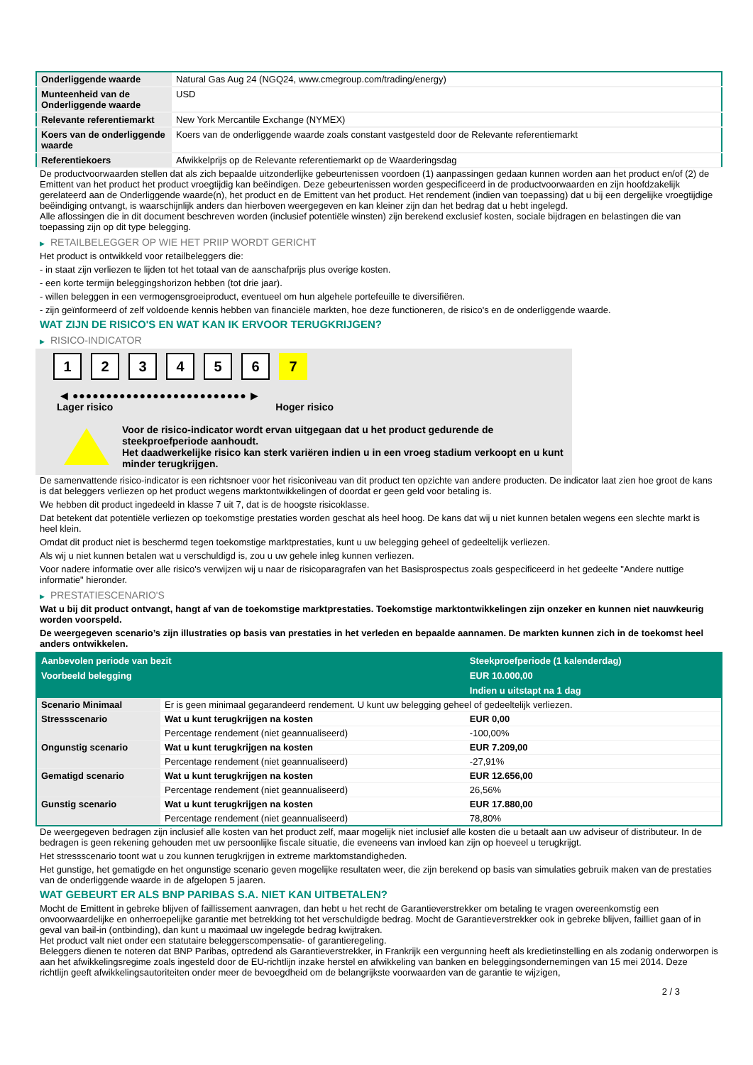| Onderliggende waarde | Natural Gas Aug 24 (NGQ24, www.cmegroup.com/trading/energy) |
| Munteenheid van de Onderliggende waarde | USD |
| Relevante referentiemarkt | New York Mercantile Exchange (NYMEX) |
| Koers van de onderliggende waarde | Koers van de onderliggende waarde zoals constant vastgesteld door de Relevante referentiemarkt |
| Referentiekoers | Afwikkelprijs op de Relevante referentiemarkt op de Waarderingsdag |
De productvoorwaarden stellen dat als zich bepaalde uitzonderlijke gebeurtenissen voordoen (1) aanpassingen gedaan kunnen worden aan het product en/of (2) de Emittent van het product het product vroegtijdig kan beëindigen. Deze gebeurtenissen worden gespecificeerd in de productvoorwaarden en zijn hoofdzakelijk gerelateerd aan de Onderliggende waarde(n), het product en de Emittent van het product. Het rendement (indien van toepassing) dat u bij een dergelijke vroegtijdige beëindiging ontvangt, is waarschijnlijk anders dan hierboven weergegeven en kan kleiner zijn dan het bedrag dat u hebt ingelegd.
Alle aflossingen die in dit document beschreven worden (inclusief potentiële winsten) zijn berekend exclusief kosten, sociale bijdragen en belastingen die van toepassing zijn op dit type belegging.
▶ RETAILBELEGGER OP WIE HET PRIIP WORDT GERICHT
Het product is ontwikkeld voor retailbeleggers die:
- in staat zijn verliezen te lijden tot het totaal van de aanschafprijs plus overige kosten.
- een korte termijn beleggingshorizon hebben (tot drie jaar).
- willen beleggen in een vermogensgroeiproduct, eventueel om hun algehele portefeuille te diversifiëren.
- zijn geïnformeerd of zelf voldoende kennis hebben van financiële markten, hoe deze functioneren, de risico's en de onderliggende waarde.
WAT ZIJN DE RISICO'S EN WAT KAN IK ERVOOR TERUGKRIJGEN?
▶ RISICO-INDICATOR
1 2 3 4 5 6 7
◀ ●●●●●●●●●●●●●●●●●●●●●●●●●● ▶
Lager risico Hoger risico
Voor de risico-indicator wordt ervan uitgegaan dat u het product gedurende de steekproefperiode aanhoudt.
Het daadwerkelijke risico kan sterk variëren indien u in een vroeg stadium verkoopt en u kunt minder terugkrijgen.
De samenvattende risico-indicator is een richtsnoer voor het risiconiveau van dit product ten opzichte van andere producten. De indicator laat zien hoe groot de kans is dat beleggers verliezen op het product wegens marktontwikkelingen of doordat er geen geld voor betaling is.
We hebben dit product ingedeeld in klasse 7 uit 7, dat is de hoogste risicoklasse.
Dat betekent dat potentiële verliezen op toekomstige prestaties worden geschat als heel hoog. De kans dat wij u niet kunnen betalen wegens een slechte markt is heel klein.
Omdat dit product niet is beschermd tegen toekomstige marktprestaties, kunt u uw belegging geheel of gedeeltelijk verliezen.
Als wij u niet kunnen betalen wat u verschuldigd is, zou u uw gehele inleg kunnen verliezen.
Voor nadere informatie over alle risico's verwijzen wij u naar de risicoparagrafen van het Basisprospectus zoals gespecificeerd in het gedeelte "Andere nuttige informatie" hieronder.
▶ PRESTATIESCENARIO'S
Wat u bij dit product ontvangt, hangt af van de toekomstige marktprestaties. Toekomstige marktontwikkelingen zijn onzeker en kunnen niet nauwkeurig worden voorspeld.
De weergegeven scenario’s zijn illustraties op basis van prestaties in het verleden en bepaalde aannamen. De markten kunnen zich in de toekomst heel anders ontwikkelen.
| Aanbevolen periode van bezit | | Steekproefperiode (1 kalenderdag) |
| --- | --- | --- |
| Voorbeeld belegging | | EUR 10.000,00 |
| | | Indien u uitstapt na 1 dag |
| Scenario Minimaal | Er is geen minimaal gegarandeerd rendement. U kunt uw belegging geheel of gedeeltelijk verliezen. | |
| Stressscenario | Wat u kunt terugkrijgen na kosten | EUR 0,00 |
| | Percentage rendement (niet geannualiseerd) | -100,00% |
| Ongunstig scenario | Wat u kunt terugkrijgen na kosten | EUR 7.209,00 |
| | Percentage rendement (niet geannualiseerd) | -27,91% |
| Gematigd scenario | Wat u kunt terugkrijgen na kosten | EUR 12.656,00 |
| | Percentage rendement (niet geannualiseerd) | 26,56% |
| Gunstig scenario | Wat u kunt terugkrijgen na kosten | EUR 17.880,00 |
| | Percentage rendement (niet geannualiseerd) | 78,80% |
De weergegeven bedragen zijn inclusief alle kosten van het product zelf, maar mogelijk niet inclusief alle kosten die u betaalt aan uw adviseur of distributeur. In de bedragen is geen rekening gehouden met uw persoonlijke fiscale situatie, die eveneens van invloed kan zijn op hoeveel u terugkrijgt.
Het stressscenario toont wat u zou kunnen terugkrijgen in extreme marktomstandigheden.
Het gunstige, het gematigde en het ongunstige scenario geven mogelijke resultaten weer, die zijn berekend op basis van simulaties gebruik maken van de prestaties van de onderliggende waarde in de afgelopen 5 jaaren.
WAT GEBEURT ER ALS BNP PARIBAS S.A. NIET KAN UITBETALEN?
Mocht de Emittent in gebreke blijven of faillissement aanvragen, dan hebt u het recht de Garantieverstrekker om betaling te vragen overeenkomstig een onvoorwaardelijke en onherroepelijke garantie met betrekking tot het verschuldigde bedrag. Mocht de Garantieverstrekker ook in gebreke blijven, failliet gaan of in geval van bail-in (ontbinding), dan kunt u maximaal uw ingelegde bedrag kwijtraken.
Het product valt niet onder een statutaire beleggerscompensatie- of garantieregeling.
Beleggers dienen te noteren dat BNP Paribas, optredend als Garantieverstrekker, in Frankrijk een vergunning heeft als kredietinstelling en als zodanig onderworpen is aan het afwikkelingsregime zoals ingesteld door de EU-richtlijn inzake herstel en afwikkeling van banken en beleggingsondernemingen van 15 mei 2014. Deze richtlijn geeft afwikkelingsautoriteiten onder meer de bevoegdheid om de belangrijkste voorwaarden van de garantie te wijzigen,
2 / 3